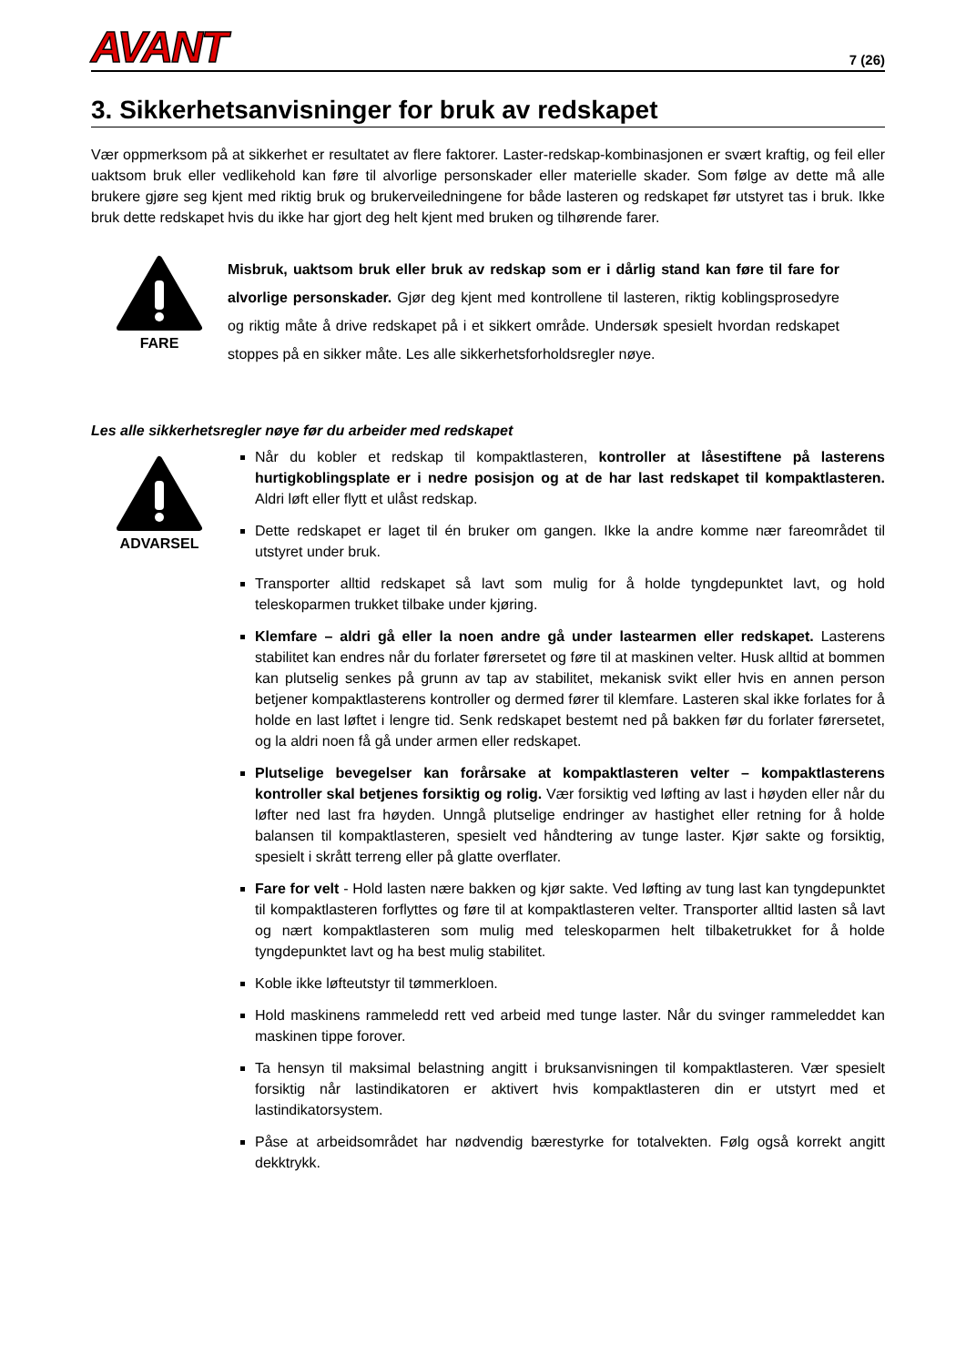AVANT
7 (26)
3. Sikkerhetsanvisninger for bruk av redskapet
Vær oppmerksom på at sikkerhet er resultatet av flere faktorer. Laster-redskap-kombinasjonen er svært kraftig, og feil eller uaktsom bruk eller vedlikehold kan føre til alvorlige personskader eller materielle skader. Som følge av dette må alle brukere gjøre seg kjent med riktig bruk og brukerveiledningene for både lasteren og redskapet før utstyret tas i bruk. Ikke bruk dette redskapet hvis du ikke har gjort deg helt kjent med bruken og tilhørende farer.
FARE
Misbruk, uaktsom bruk eller bruk av redskap som er i dårlig stand kan føre til fare for alvorlige personskader. Gjør deg kjent med kontrollene til lasteren, riktig koblingsprosedyre og riktig måte å drive redskapet på i et sikkert område. Undersøk spesielt hvordan redskapet stoppes på en sikker måte. Les alle sikkerhetsforholdsregler nøye.
Les alle sikkerhetsregler nøye før du arbeider med redskapet
ADVARSEL
Når du kobler et redskap til kompaktlasteren, kontroller at låsestiftene på lasterens hurtigkoblingsplate er i nedre posisjon og at de har last redskapet til kompaktlasteren. Aldri løft eller flytt et ulåst redskap.
Dette redskapet er laget til én bruker om gangen. Ikke la andre komme nær fareområdet til utstyret under bruk.
Transporter alltid redskapet så lavt som mulig for å holde tyngdepunktet lavt, og hold teleskoparmen trukket tilbake under kjøring.
Klemfare – aldri gå eller la noen andre gå under lastearmen eller redskapet. Lasterens stabilitet kan endres når du forlater førersetet og føre til at maskinen velter. Husk alltid at bommen kan plutselig senkes på grunn av tap av stabilitet, mekanisk svikt eller hvis en annen person betjener kompaktlasterens kontroller og dermed fører til klemfare. Lasteren skal ikke forlates for å holde en last løftet i lengre tid. Senk redskapet bestemt ned på bakken før du forlater førersetet, og la aldri noen få gå under armen eller redskapet.
Plutselige bevegelser kan forårsake at kompaktlasteren velter – kompaktlasterens kontroller skal betjenes forsiktig og rolig. Vær forsiktig ved løfting av last i høyden eller når du løfter ned last fra høyden. Unngå plutselige endringer av hastighet eller retning for å holde balansen til kompaktlasteren, spesielt ved håndtering av tunge laster. Kjør sakte og forsiktig, spesielt i skrått terreng eller på glatte overflater.
Fare for velt - Hold lasten nære bakken og kjør sakte. Ved løfting av tung last kan tyngdepunktet til kompaktlasteren forflyttes og føre til at kompaktlasteren velter. Transporter alltid lasten så lavt og nært kompaktlasteren som mulig med teleskoparmen helt tilbaketrukket for å holde tyngdepunktet lavt og ha best mulig stabilitet.
Koble ikke løfteutstyr til tømmerkloen.
Hold maskinens rammeledd rett ved arbeid med tunge laster. Når du svinger rammeleddet kan maskinen tippe forover.
Ta hensyn til maksimal belastning angitt i bruksanvisningen til kompaktlasteren. Vær spesielt forsiktig når lastindikatoren er aktivert hvis kompaktlasteren din er utstyrt med et lastindikatorsystem.
Påse at arbeidsområdet har nødvendig bærestyrke for totalvekten. Følg også korrekt angitt dekktrykk.